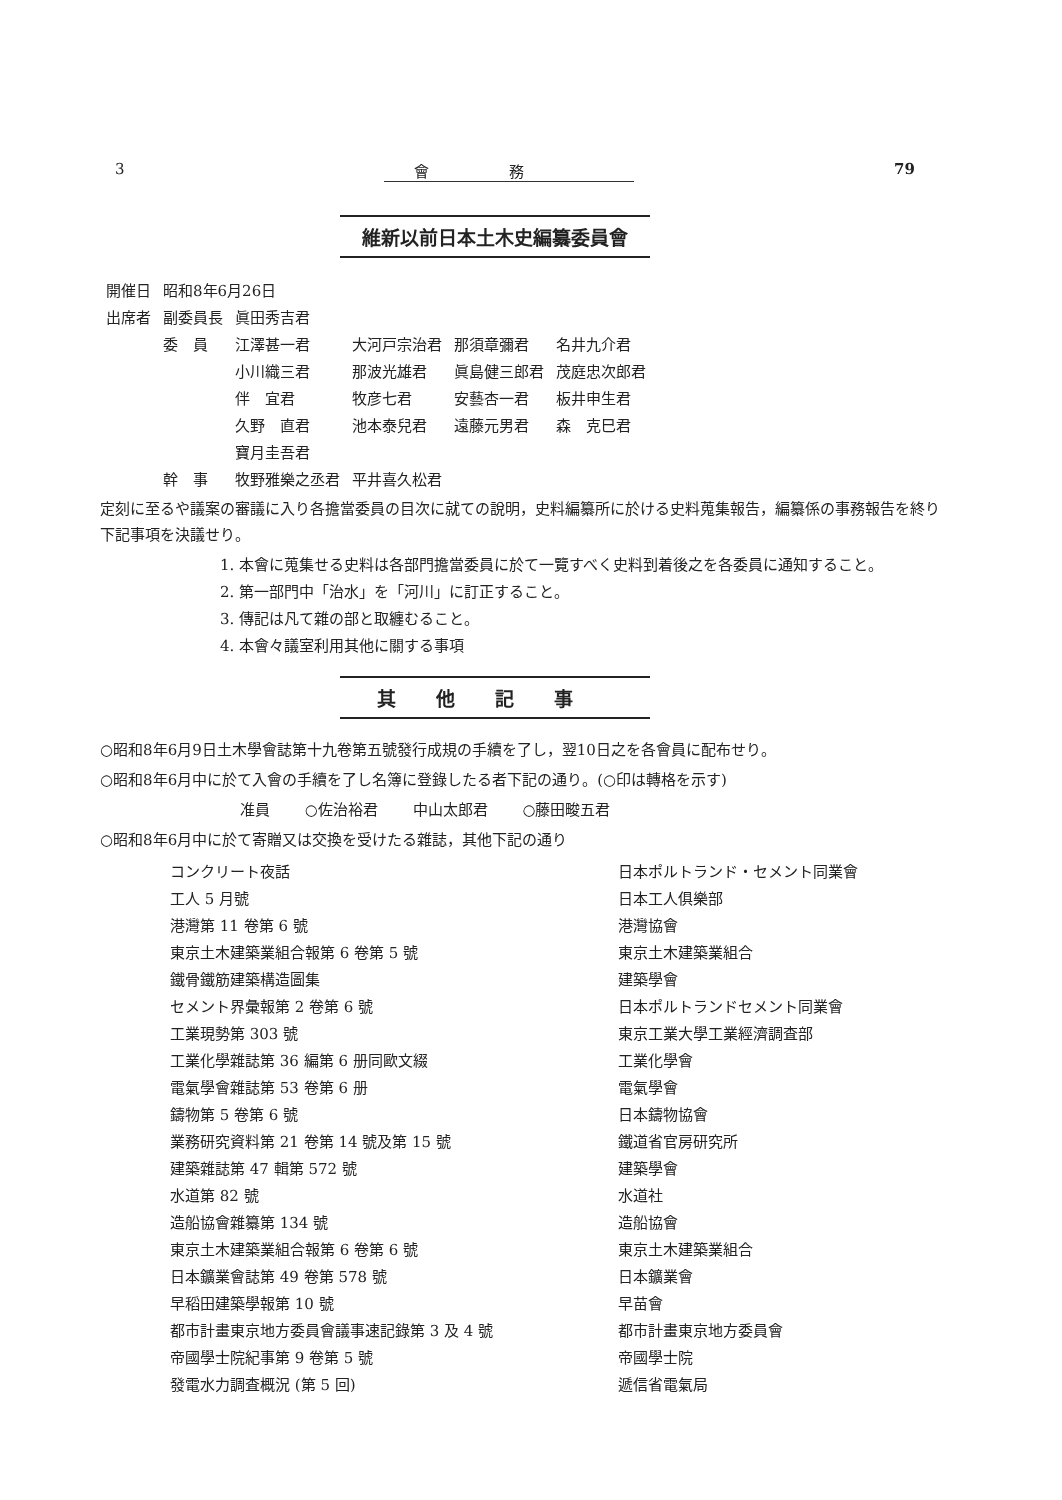3 會務 79
維新以前日本土木史編纂委員會
| 開催日 | 昭和8年6月26日 | | | | |
| 出席者 | 副委員長 | 眞田秀吉君 | | | |
| | 委 員 | 江澤甚一君 | 大河戸宗治君 | 那須章彌君 | 名井九介君 |
| | | 小川織三君 | 那波光雄君 | 眞島健三郎君 | 茂庭忠次郎君 |
| | | 伴 宜君 | 牧彦七君 | 安藝杏一君 | 板井申生君 |
| | | 久野 直君 | 池本泰兒君 | 遠藤元男君 | 森 克巳君 |
| | | 寶月圭吾君 | | | |
| | 幹 事 | 牧野雅樂之丞君 | 平井喜久松君 | | |
定刻に至るや議案の審議に入り各擔當委員の目次に就ての說明，史料編纂所に於ける史料蒐集報告，編纂係の事務報告を終り下記事項を決議せり。
1. 本會に蒐集せる史料は各部門擔當委員に於て一覽すべく史料到着後之を各委員に通知すること。
2. 第一部門中「治水」を「河川」に訂正すること。
3. 傳記は凡て雜の部と取纏むること。
4. 本會々議室利用其他に關する事項
其他記事
○昭和8年6月9日土木學會誌第十九卷第五號發行成規の手續を了し，翌10日之を各會員に配布せり。
○昭和8年6月中に於て入會の手續を了し名簿に登錄したる者下記の通り。(○印は轉格を示す)
准員 ○佐治裕君 中山太郎君 ○藤田畯五君
○昭和8年6月中に於て寄贈又は交換を受けたる雜誌，其他下記の通り
| コンクリート夜話 | 日本ポルトランド・セメント同業會 |
| 工人 5 月號 | 日本工人俱樂部 |
| 港灣第 11 卷第 6 號 | 港灣協會 |
| 東京土木建築業組合報第 6 卷第 5 號 | 東京土木建築業組合 |
| 鐵骨鐵筋建築構造圖集 | 建築學會 |
| セメント界彙報第 2 卷第 6 號 | 日本ポルトランドセメント同業會 |
| 工業現勢第 303 號 | 東京工業大學工業經濟調査部 |
| 工業化學雜誌第 36 編第 6 册同歐文綴 | 工業化學會 |
| 電氣學會雜誌第 53 卷第 6 册 | 電氣學會 |
| 鑄物第 5 卷第 6 號 | 日本鑄物協會 |
| 業務研究資料第 21 卷第 14 號及第 15 號 | 鐵道省官房研究所 |
| 建築雜誌第 47 輯第 572 號 | 建築學會 |
| 水道第 82 號 | 水道社 |
| 造船協會雜纂第 134 號 | 造船協會 |
| 東京土木建築業組合報第 6 卷第 6 號 | 東京土木建築業組合 |
| 日本鑛業會誌第 49 卷第 578 號 | 日本鑛業會 |
| 早稻田建築學報第 10 號 | 早苗會 |
| 都市計畫東京地方委員會議事速記錄第 3 及 4 號 | 都市計畫東京地方委員會 |
| 帝國學士院紀事第 9 卷第 5 號 | 帝國學士院 |
| 發電水力調査概況 (第 5 回) | 遞信省電氣局 |